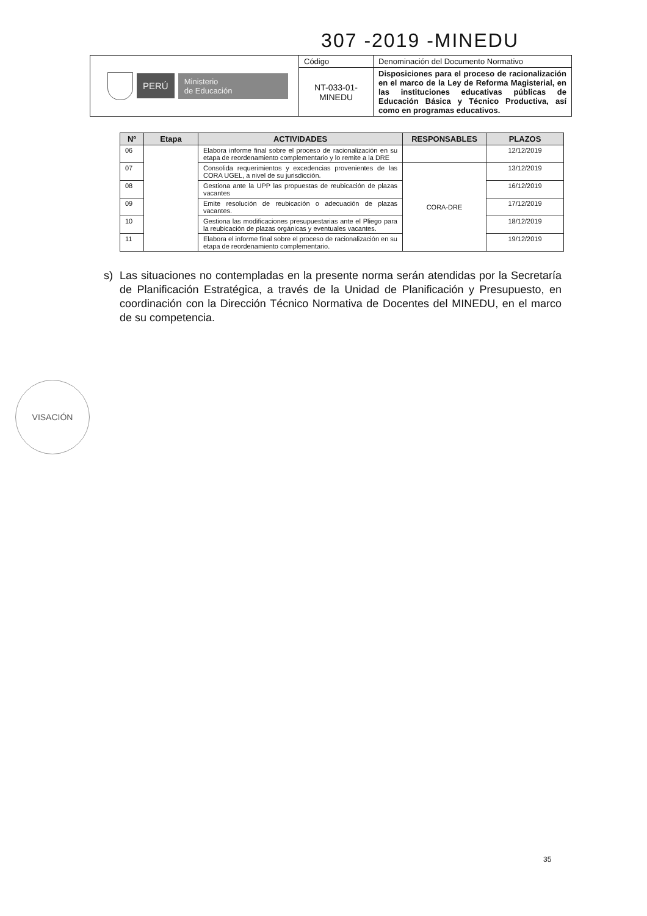307 -2019 -MINEDU
| PERÚ Ministerio de Educación | Código | Denominación del Documento Normativo |
| | NT-033-01- MINEDU | Disposiciones para el proceso de racionalización en el marco de la Ley de Reforma Magisterial, en las instituciones educativas públicas de Educación Básica y Técnico Productiva, así como en programas educativos. |
| Nº | Etapa | ACTIVIDADES | RESPONSABLES | PLAZOS |
| --- | --- | --- | --- | --- |
| 06 | | Elabora informe final sobre el proceso de racionalización en su etapa de reordenamiento complementario y lo remite a la DRE | | 12/12/2019 |
| 07 | | Consolida requerimientos y excedencias provenientes de las CORA UGEL, a nivel de su jurisdicción. | CORA-DRE | 13/12/2019 |
| 08 | | Gestiona ante la UPP las propuestas de reubicación de plazas vacantes | | 16/12/2019 |
| 09 | | Emite resolución de reubicación o adecuación de plazas vacantes. | | 17/12/2019 |
| 10 | | Gestiona las modificaciones presupuestarias ante el Pliego para la reubicación de plazas orgánicas y eventuales vacantes. | | 18/12/2019 |
| 11 | | Elabora el informe final sobre el proceso de racionalización en su etapa de reordenamiento complementario. | | 19/12/2019 |
s) Las situaciones no contempladas en la presente norma serán atendidas por la Secretaría de Planificación Estratégica, a través de la Unidad de Planificación y Presupuesto, en coordinación con la Dirección Técnico Normativa de Docentes del MINEDU, en el marco de su competencia.
VISACIÓN
35